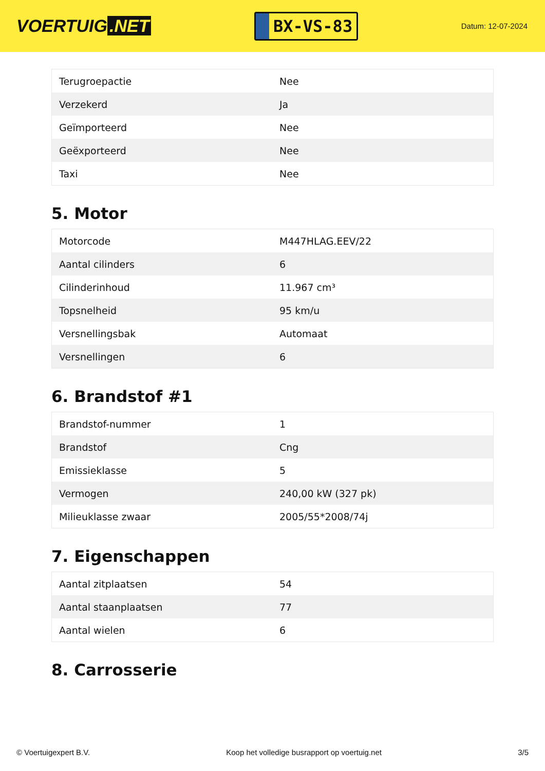VOERTUIG.NET
BX-VS-83
Datum: 12-07-2024
| Terugroepactie | Nee |
| Verzekerd | Ja |
| Geïmporteerd | Nee |
| Geëxporteerd | Nee |
| Taxi | Nee |
5. Motor
| Motorcode | M447HLAG.EEV/22 |
| Aantal cilinders | 6 |
| Cilinderinhoud | 11.967 cm³ |
| Topsnelheid | 95 km/u |
| Versnellingsbak | Automaat |
| Versnellingen | 6 |
6. Brandstof #1
| Brandstof-nummer | 1 |
| Brandstof | Cng |
| Emissieklasse | 5 |
| Vermogen | 240,00 kW (327 pk) |
| Milieuklasse zwaar | 2005/55*2008/74j |
7. Eigenschappen
| Aantal zitplaatsen | 54 |
| Aantal staanplaatsen | 77 |
| Aantal wielen | 6 |
8. Carrosserie
© Voertuigexpert B.V. Koop het volledige busrapport op voertuig.net 3/5